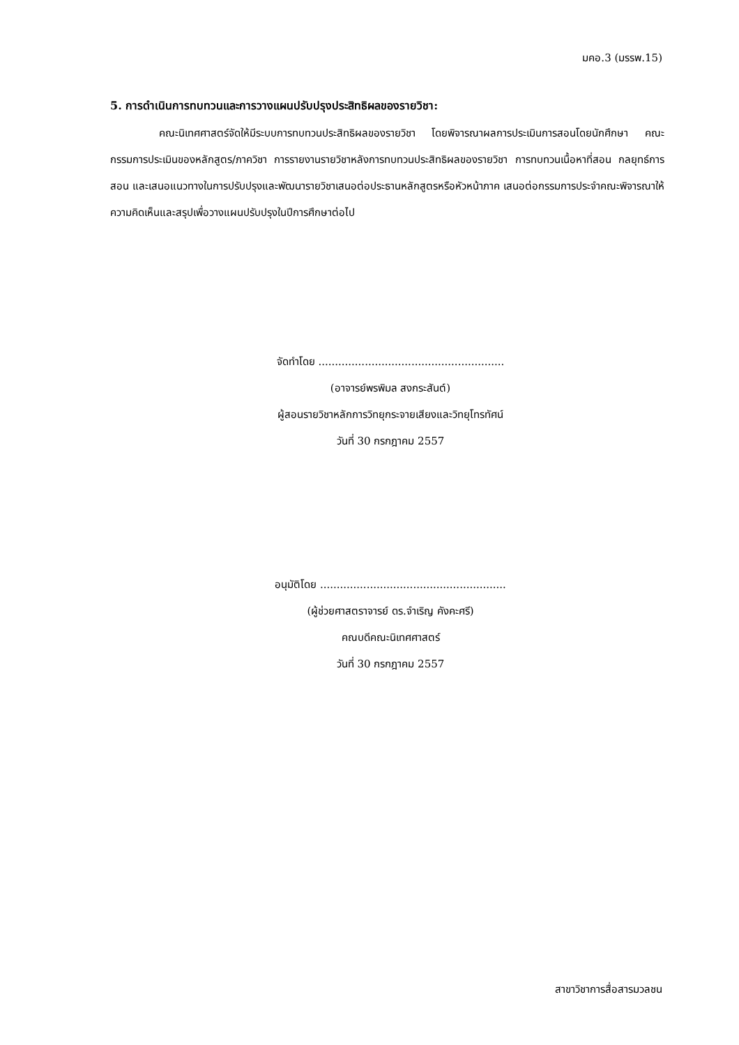มคอ.3 (มรรพ.15)
5. การดำเนินการทบทวนและการวางแผนปรับปรุงประสิทธิผลของรายวิชา:
คณะนิเทศศาสตร์จัดให้มีระบบการทบทวนประสิทธิผลของรายวิชา โดยพิจารณาผลการประเมินการสอนโดยนักศึกษา คณะกรรมการประเมินของหลักสูตร/ภาควิชา การรายงานรายวิชาหลังการทบทวนประสิทธิผลของรายวิชา การทบทวนเนื้อหาที่สอน กลยุทธ์การสอน และเสนอแนวทางในการปรับปรุงและพัฒนารายวิชาเสนอต่อประธานหลักสูตรหรือหัวหน้าภาค เสนอต่อกรรมการประจำคณะพิจารณาให้ความคิดเห็นและสรุปเพื่อวางแผนปรับปรุงในปีการศึกษาต่อไป
จัดทำโดย ........................................................
(อาจารย์พรพิมล สงกระสันต์)
ผู้สอนรายวิชาหลักการวิทยุกระจายเสียงและวิทยุโทรทัศน์
วันที่ 30 กรกฎาคม 2557
อนุมัติโดย ........................................................
(ผู้ช่วยศาสตราจารย์ ดร.จำเริญ คังคะศรี)
คณบดีคณะนิเทศศาสตร์
วันที่ 30 กรกฎาคม 2557
สาขาวิชาการสื่อสารมวลชน